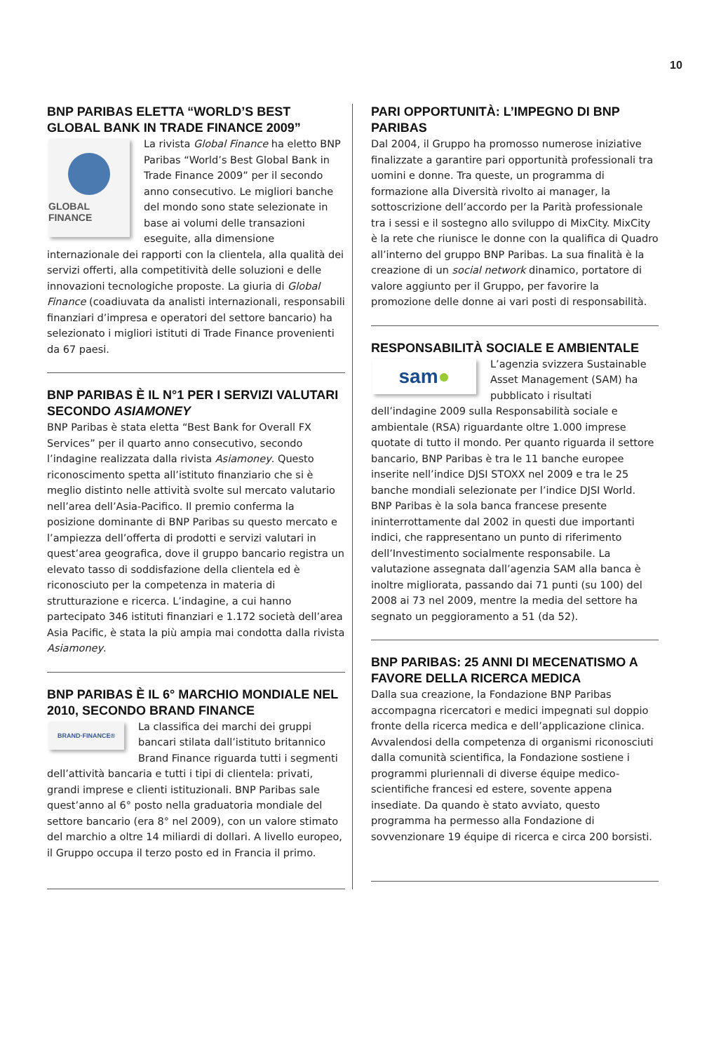10
BNP PARIBAS ELETTA “WORLD’S BEST GLOBAL BANK IN TRADE FINANCE 2009”
GLOBAL FINANCE
La rivista Global Finance ha eletto BNP Paribas “World’s Best Global Bank in Trade Finance 2009” per il secondo anno consecutivo. Le migliori banche del mondo sono state selezionate in base ai volumi delle transazioni eseguite, alla dimensione internazionale dei rapporti con la clientela, alla qualità dei servizi offerti, alla competitività delle soluzioni e delle innovazioni tecnologiche proposte. La giuria di Global Finance (coadiuvata da analisti internazionali, responsabili finanziari d’impresa e operatori del settore bancario) ha selezionato i migliori istituti di Trade Finance provenienti da 67 paesi.
BNP PARIBAS È IL N°1 PER I SERVIZI VALUTARI SECONDO ASIAMONEY
BNP Paribas è stata eletta “Best Bank for Overall FX Services” per il quarto anno consecutivo, secondo l’indagine realizzata dalla rivista Asiamoney. Questo riconoscimento spetta all’istituto finanziario che si è meglio distinto nelle attività svolte sul mercato valutario nell’area dell’Asia-Pacifico. Il premio conferma la posizione dominante di BNP Paribas su questo mercato e l’ampiezza dell’offerta di prodotti e servizi valutari in quest’area geografica, dove il gruppo bancario registra un elevato tasso di soddisfazione della clientela ed è riconosciuto per la competenza in materia di strutturazione e ricerca. L’indagine, a cui hanno partecipato 346 istituti finanziari e 1.172 società dell’area Asia Pacific, è stata la più ampia mai condotta dalla rivista Asiamoney.
BNP PARIBAS È IL 6° MARCHIO MONDIALE NEL 2010, SECONDO BRAND FINANCE
BRAND·FINANCE®
La classifica dei marchi dei gruppi bancari stilata dall’istituto britannico Brand Finance riguarda tutti i segmenti dell’attività bancaria e tutti i tipi di clientela: privati, grandi imprese e clienti istituzionali. BNP Paribas sale quest’anno al 6° posto nella graduatoria mondiale del settore bancario (era 8° nel 2009), con un valore stimato del marchio a oltre 14 miliardi di dollari. A livello europeo, il Gruppo occupa il terzo posto ed in Francia il primo.
PARI OPPORTUNITÀ: L’IMPEGNO DI BNP PARIBAS
Dal 2004, il Gruppo ha promosso numerose iniziative finalizzate a garantire pari opportunità professionali tra uomini e donne. Tra queste, un programma di formazione alla Diversità rivolto ai manager, la sottoscrizione dell’accordo per la Parità professionale tra i sessi e il sostegno allo sviluppo di MixCity. MixCity è la rete che riunisce le donne con la qualifica di Quadro all’interno del gruppo BNP Paribas. La sua finalità è la creazione di un social network dinamico, portatore di valore aggiunto per il Gruppo, per favorire la promozione delle donne ai vari posti di responsabilità.
RESPONSABILITÀ SOCIALE E AMBIENTALE
sam ●
L’agenzia svizzera Sustainable Asset Management (SAM) ha pubblicato i risultati dell’indagine 2009 sulla Responsabilità sociale e ambientale (RSA) riguardante oltre 1.000 imprese quotate di tutto il mondo. Per quanto riguarda il settore bancario, BNP Paribas è tra le 11 banche europee inserite nell’indice DJSI STOXX nel 2009 e tra le 25 banche mondiali selezionate per l’indice DJSI World. BNP Paribas è la sola banca francese presente ininterrottamente dal 2002 in questi due importanti indici, che rappresentano un punto di riferimento dell’Investimento socialmente responsabile. La valutazione assegnata dall’agenzia SAM alla banca è inoltre migliorata, passando dai 71 punti (su 100) del 2008 ai 73 nel 2009, mentre la media del settore ha segnato un peggioramento a 51 (da 52).
BNP PARIBAS: 25 ANNI DI MECENATISMO A FAVORE DELLA RICERCA MEDICA
Dalla sua creazione, la Fondazione BNP Paribas accompagna ricercatori e medici impegnati sul doppio fronte della ricerca medica e dell’applicazione clinica. Avvalendosi della competenza di organismi riconosciuti dalla comunità scientifica, la Fondazione sostiene i programmi pluriennali di diverse équipe medico-scientifiche francesi ed estere, sovente appena insediate. Da quando è stato avviato, questo programma ha permesso alla Fondazione di sovvenzionare 19 équipe di ricerca e circa 200 borsisti.